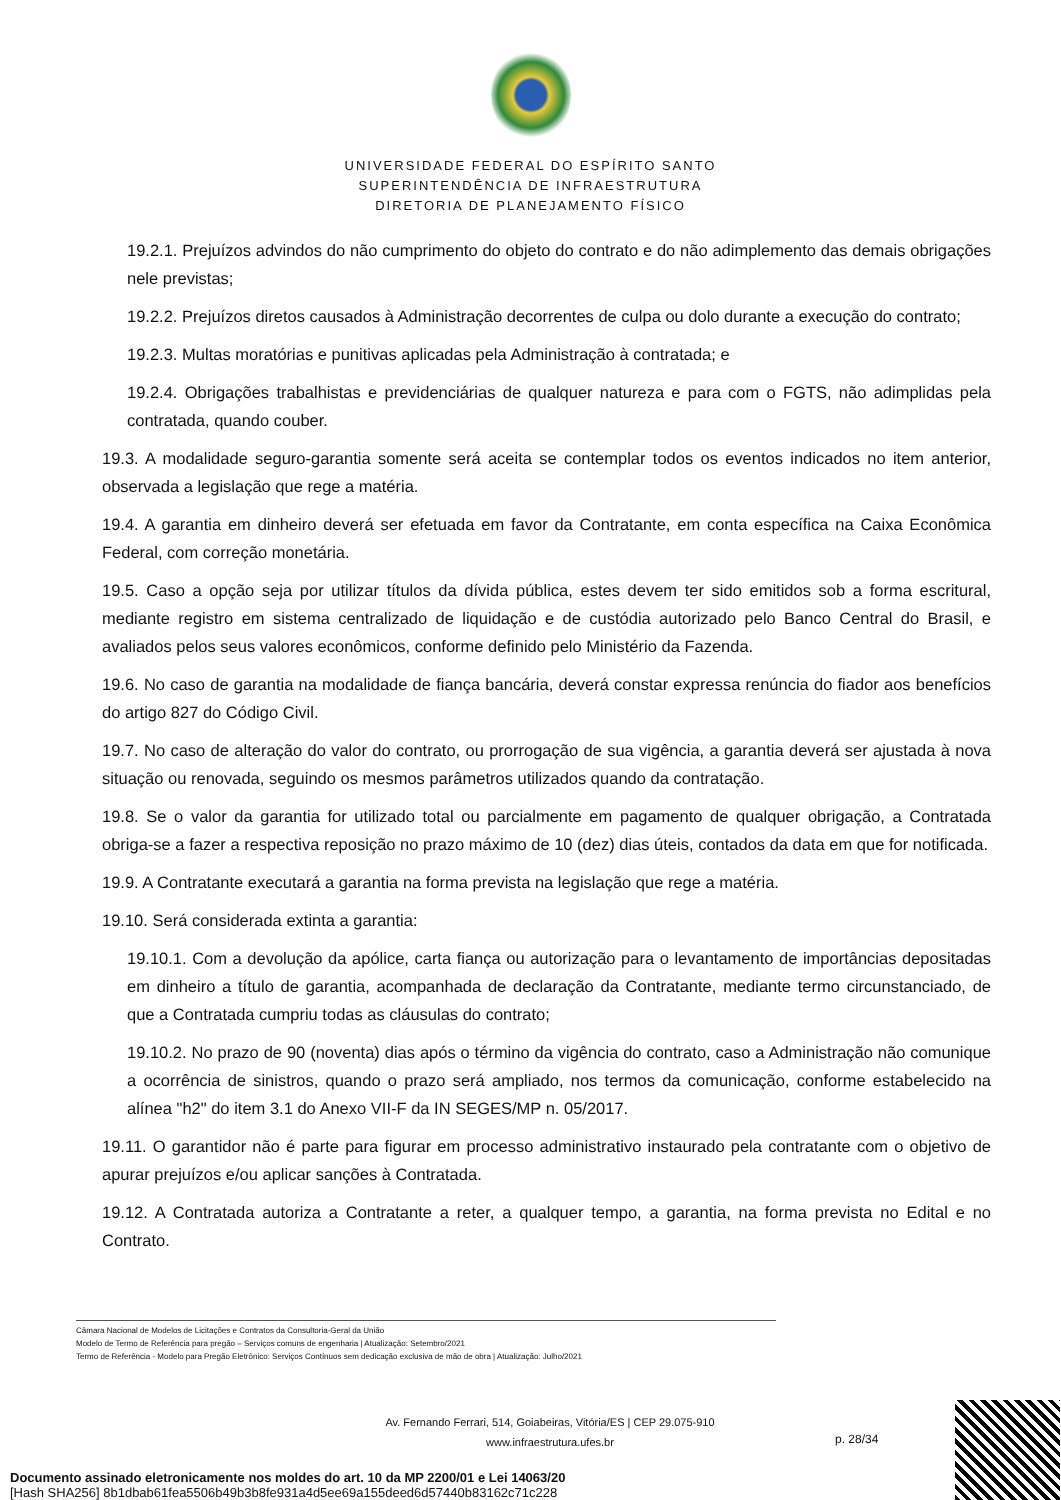UNIVERSIDADE FEDERAL DO ESPÍRITO SANTO
SUPERINTENDÊNCIA DE INFRAESTRUTURA
DIRETORIA DE PLANEJAMENTO FÍSICO
19.2.1. Prejuízos advindos do não cumprimento do objeto do contrato e do não adimplemento das demais obrigações nele previstas;
19.2.2. Prejuízos diretos causados à Administração decorrentes de culpa ou dolo durante a execução do contrato;
19.2.3. Multas moratórias e punitivas aplicadas pela Administração à contratada; e
19.2.4. Obrigações trabalhistas e previdenciárias de qualquer natureza e para com o FGTS, não adimplidas pela contratada, quando couber.
19.3. A modalidade seguro-garantia somente será aceita se contemplar todos os eventos indicados no item anterior, observada a legislação que rege a matéria.
19.4. A garantia em dinheiro deverá ser efetuada em favor da Contratante, em conta específica na Caixa Econômica Federal, com correção monetária.
19.5. Caso a opção seja por utilizar títulos da dívida pública, estes devem ter sido emitidos sob a forma escritural, mediante registro em sistema centralizado de liquidação e de custódia autorizado pelo Banco Central do Brasil, e avaliados pelos seus valores econômicos, conforme definido pelo Ministério da Fazenda.
19.6. No caso de garantia na modalidade de fiança bancária, deverá constar expressa renúncia do fiador aos benefícios do artigo 827 do Código Civil.
19.7. No caso de alteração do valor do contrato, ou prorrogação de sua vigência, a garantia deverá ser ajustada à nova situação ou renovada, seguindo os mesmos parâmetros utilizados quando da contratação.
19.8. Se o valor da garantia for utilizado total ou parcialmente em pagamento de qualquer obrigação, a Contratada obriga-se a fazer a respectiva reposição no prazo máximo de 10 (dez) dias úteis, contados da data em que for notificada.
19.9. A Contratante executará a garantia na forma prevista na legislação que rege a matéria.
19.10. Será considerada extinta a garantia:
19.10.1. Com a devolução da apólice, carta fiança ou autorização para o levantamento de importâncias depositadas em dinheiro a título de garantia, acompanhada de declaração da Contratante, mediante termo circunstanciado, de que a Contratada cumpriu todas as cláusulas do contrato;
19.10.2. No prazo de 90 (noventa) dias após o término da vigência do contrato, caso a Administração não comunique a ocorrência de sinistros, quando o prazo será ampliado, nos termos da comunicação, conforme estabelecido na alínea "h2" do item 3.1 do Anexo VII-F da IN SEGES/MP n. 05/2017.
19.11. O garantidor não é parte para figurar em processo administrativo instaurado pela contratante com o objetivo de apurar prejuízos e/ou aplicar sanções à Contratada.
19.12. A Contratada autoriza a Contratante a reter, a qualquer tempo, a garantia, na forma prevista no Edital e no Contrato.
Câmara Nacional de Modelos de Licitações e Contratos da Consultoria-Geral da União
Modelo de Termo de Referência para pregão – Serviços comuns de engenharia | Atualização: Setembro/2021
Termo de Referência - Modelo para Pregão Eletrônico: Serviços Contínuos sem dedicação exclusiva de mão de obra | Atualização: Julho/2021
Av. Fernando Ferrari, 514, Goiabeiras, Vitória/ES | CEP 29.075-910
www.infraestrutura.ufes.br
p. 28/34
Documento assinado eletronicamente nos moldes do art. 10 da MP 2200/01 e Lei 14063/20
[Hash SHA256] 8b1dbab61fea5506b49b3b8fe931a4d5ee69a155deed6d57440b83162c71c228